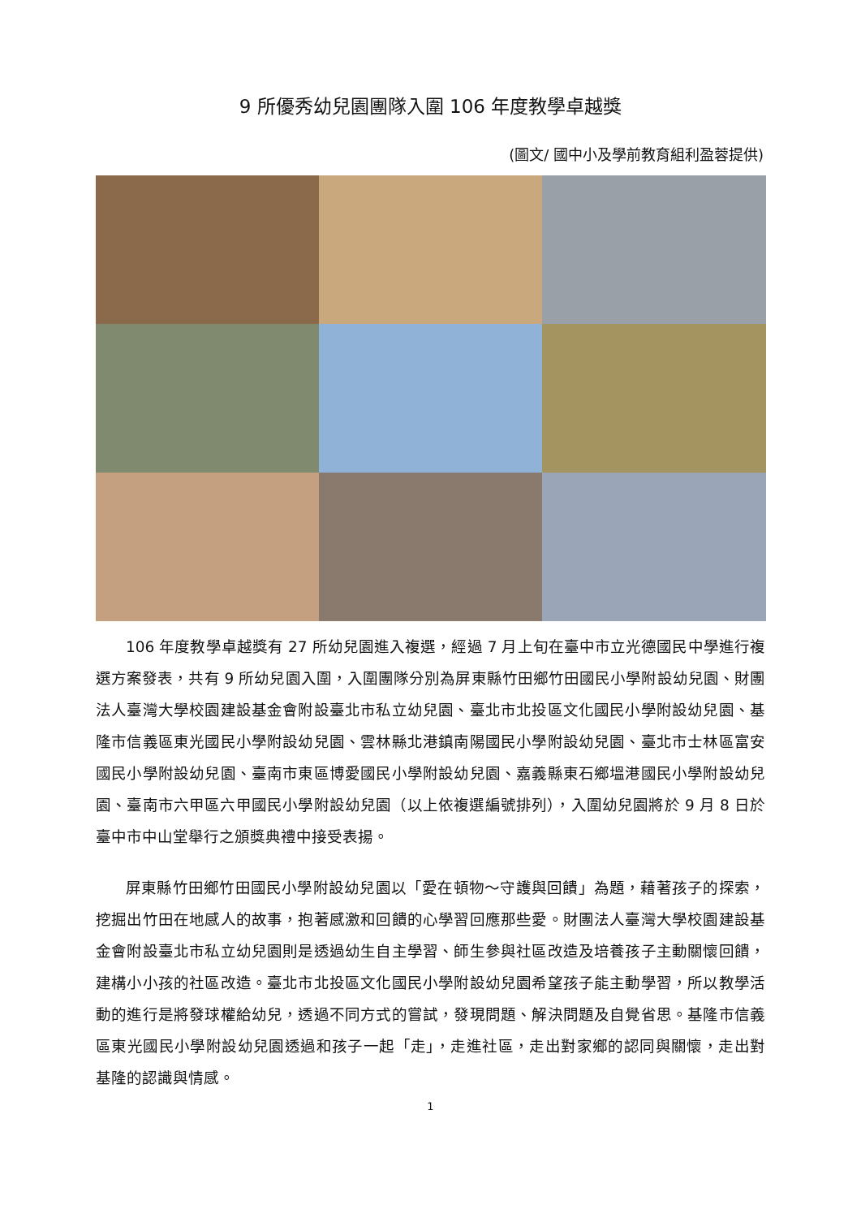9 所優秀幼兒園團隊入圍 106 年度教學卓越獎
(圖文/ 國中小及學前教育組利盈蓉提供)
106 年度教學卓越獎有 27 所幼兒園進入複選，經過 7 月上旬在臺中市立光德國民中學進行複選方案發表，共有 9 所幼兒園入圍，入圍團隊分別為屏東縣竹田鄉竹田國民小學附設幼兒園、財團法人臺灣大學校園建設基金會附設臺北市私立幼兒園、臺北市北投區文化國民小學附設幼兒園、基隆市信義區東光國民小學附設幼兒園、雲林縣北港鎮南陽國民小學附設幼兒園、臺北市士林區富安國民小學附設幼兒園、臺南市東區博愛國民小學附設幼兒園、嘉義縣東石鄉塭港國民小學附設幼兒園、臺南市六甲區六甲國民小學附設幼兒園（以上依複選編號排列），入圍幼兒園將於 9 月 8 日於臺中市中山堂舉行之頒獎典禮中接受表揚。
屏東縣竹田鄉竹田國民小學附設幼兒園以「愛在頓物～守護與回饋」為題，藉著孩子的探索，挖掘出竹田在地感人的故事，抱著感激和回饋的心學習回應那些愛。財團法人臺灣大學校園建設基金會附設臺北市私立幼兒園則是透過幼生自主學習、師生參與社區改造及培養孩子主動關懷回饋，建構小小孩的社區改造。臺北市北投區文化國民小學附設幼兒園希望孩子能主動學習，所以教學活動的進行是將發球權給幼兒，透過不同方式的嘗試，發現問題、解決問題及自覺省思。基隆市信義區東光國民小學附設幼兒園透過和孩子一起「走」，走進社區，走出對家鄉的認同與關懷，走出對基隆的認識與情感。
1